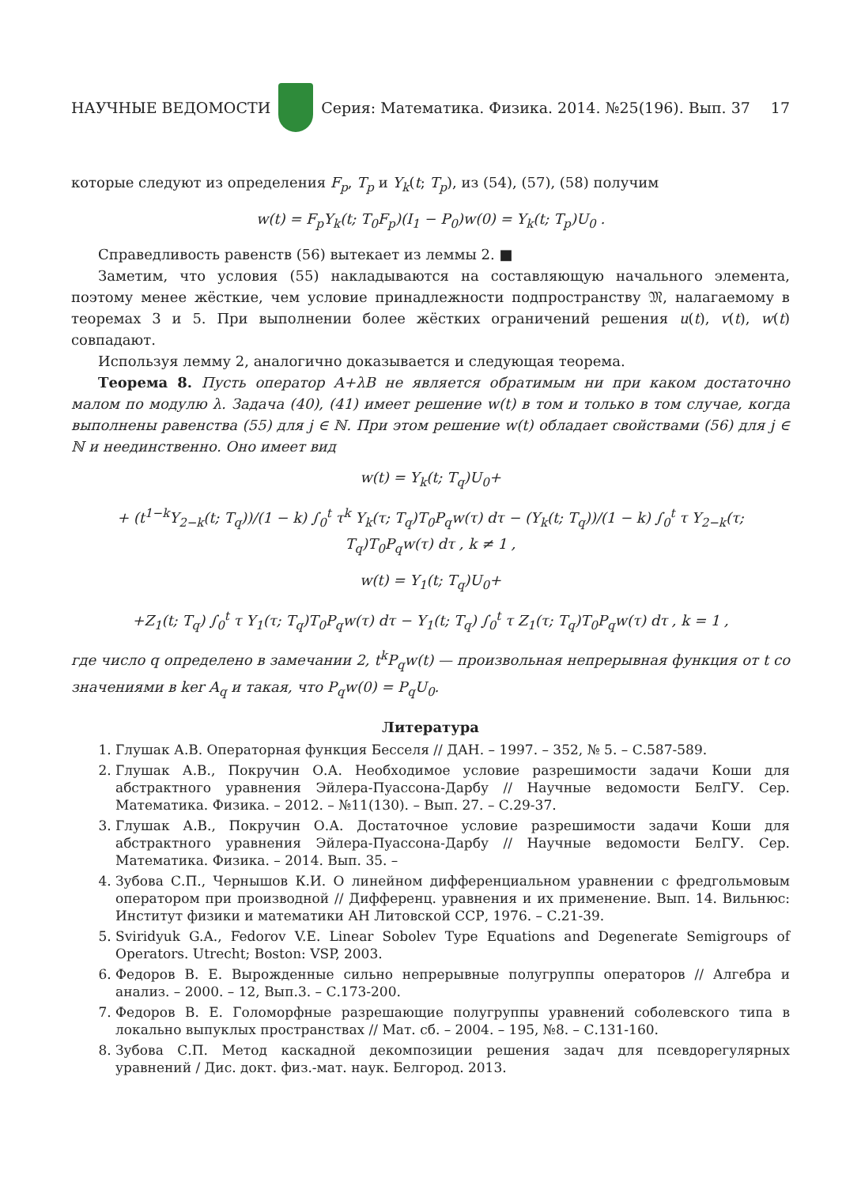НАУЧНЫЕ ВЕДОМОСТИ
Серия: Математика. Физика. 2014. №25(196). Вып. 37 17
которые следуют из определения F<sub>p</sub>, T<sub>p</sub> и Y<sub>k</sub>(t; T<sub>p</sub>), из (54), (57), (58) получим
w(t) = F<sub>p</sub>Y<sub>k</sub>(t; T<sub>0</sub>F<sub>p</sub>)(I<sub>1</sub> − P<sub>0</sub>)w(0) = Y<sub>k</sub>(t; T<sub>p</sub>)U<sub>0</sub> .
Справедливость равенств (56) вытекает из леммы 2. ■
Заметим, что условия (55) накладываются на составляющую начального элемента, поэтому менее жёсткие, чем условие принадлежности подпространству 𝔐, налагаемому в теоремах 3 и 5. При выполнении более жёстких ограничений решения u(t), v(t), w(t) совпадают.
Используя лемму 2, аналогично доказывается и следующая теорема.
Теорема 8. Пусть оператор A+λB не является обратимым ни при каком достаточно малом по модулю λ. Задача (40), (41) имеет решение w(t) в том и только в том случае, когда выполнены равенства (55) для j ∈ ℕ. При этом решение w(t) обладает свойствами (56) для j ∈ ℕ и неединственно. Оно имеет вид
w(t) = Y<sub>k</sub>(t; T<sub>q</sub>)U<sub>0</sub>+
+ (t<sup>1−k</sup>Y<sub>2−k</sub>(t; T<sub>q</sub>))/(1 − k) ∫<sub>0</sub><sup>t</sup> τ<sup>k</sup> Y<sub>k</sub>(τ; T<sub>q</sub>)T<sub>0</sub>P<sub>q</sub>w(τ) dτ − (Y<sub>k</sub>(t; T<sub>q</sub>))/(1 − k) ∫<sub>0</sub><sup>t</sup> τ Y<sub>2−k</sub>(τ; T<sub>q</sub>)T<sub>0</sub>P<sub>q</sub>w(τ) dτ , k ≠ 1 ,
w(t) = Y<sub>1</sub>(t; T<sub>q</sub>)U<sub>0</sub>+
+Z<sub>1</sub>(t; T<sub>q</sub>) ∫<sub>0</sub><sup>t</sup> τ Y<sub>1</sub>(τ; T<sub>q</sub>)T<sub>0</sub>P<sub>q</sub>w(τ) dτ − Y<sub>1</sub>(t; T<sub>q</sub>) ∫<sub>0</sub><sup>t</sup> τ Z<sub>1</sub>(τ; T<sub>q</sub>)T<sub>0</sub>P<sub>q</sub>w(τ) dτ , k = 1 ,
где число q определено в замечании 2, t<sup>k</sup>P<sub>q</sub>w(t) — произвольная непрерывная функция от t со значениями в ker A<sub>q</sub> и такая, что P<sub>q</sub>w(0) = P<sub>q</sub>U<sub>0</sub>.
Литература
1. Глушак А.В. Операторная функция Бесселя // ДАН. – 1997. – 352, № 5. – С.587-589.
2. Глушак А.В., Покручин О.А. Необходимое условие разрешимости задачи Коши для абстрактного уравнения Эйлера-Пуассона-Дарбу // Научные ведомости БелГУ. Сер. Математика. Физика. – 2012. – №11(130). – Вып. 27. – С.29-37.
3. Глушак А.В., Покручин О.А. Достаточное условие разрешимости задачи Коши для абстрактного уравнения Эйлера-Пуассона-Дарбу // Научные ведомости БелГУ. Сер. Математика. Физика. – 2014. Вып. 35. –
4. Зубова С.П., Чернышов К.И. О линейном дифференциальном уравнении с фредгольмовым оператором при производной // Дифференц. уравнения и их применение. Вып. 14. Вильнюс: Институт физики и математики АН Литовской ССР, 1976. – С.21-39.
5. Sviridyuk G.A., Fedorov V.E. Linear Sobolev Type Equations and Degenerate Semigroups of Operators. Utrecht; Boston: VSP, 2003.
6. Федоров В. Е. Вырожденные сильно непрерывные полугруппы операторов // Алгебра и анализ. – 2000. – 12, Вып.3. – С.173-200.
7. Федоров В. Е. Голоморфные разрешающие полугруппы уравнений соболевского типа в локально выпуклых пространствах // Мат. сб. – 2004. – 195, №8. – С.131-160.
8. Зубова С.П. Метод каскадной декомпозиции решения задач для псевдорегулярных уравнений / Дис. докт. физ.-мат. наук. Белгород. 2013.